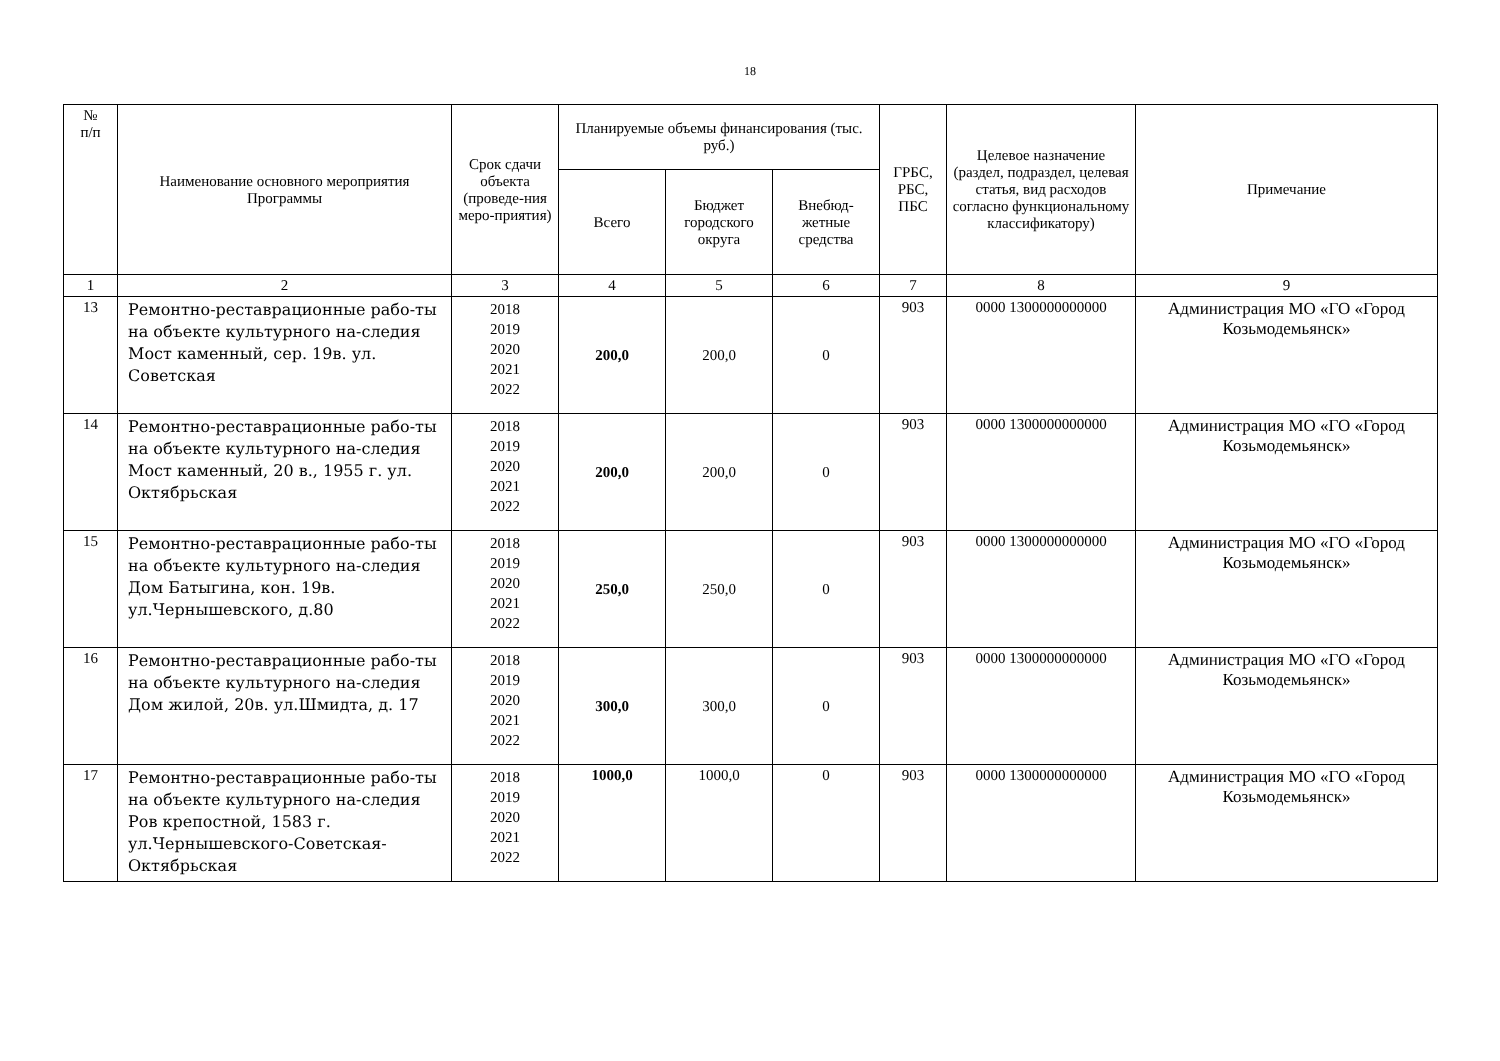18
| № п/п | Наименование основного мероприятия Программы | Срок сдачи объекта (проведе-ния меро-приятия) | Планируемые объемы финансирования (тыс. руб.) | | | ГРБС, РБС, ПБС | Целевое назначение (раздел, подраздел, целевая статья, вид расходов согласно функциональному классификатору) | Примечание |
| --- | --- | --- | --- | --- | --- | --- | --- | --- |
| | | | Всего | Бюджет городского округа | Внебюд-жетные средства | | | |
| 1 | 2 | 3 | 4 | 5 | 6 | 7 | 8 | 9 |
| 13 | Ремонтно-реставрационные рабо-ты на объекте культурного на-следия Мост каменный, сер. 19в. ул. Советская | 2018 2019 2020 2021 2022 | 200,0 | 200,0 | 0 | 903 | 0000 1300000000000 | Администрация МО «ГО «Город Козьмодемьянск» |
| 14 | Ремонтно-реставрационные рабо-ты на объекте культурного на-следия Мост каменный, 20 в., 1955 г. ул. Октябрьская | 2018 2019 2020 2021 2022 | 200,0 | 200,0 | 0 | 903 | 0000 1300000000000 | Администрация МО «ГО «Город Козьмодемьянск» |
| 15 | Ремонтно-реставрационные рабо-ты на объекте культурного на-следия Дом Батыгина, кон. 19в. ул.Чернышевского, д.80 | 2018 2019 2020 2021 2022 | 250,0 | 250,0 | 0 | 903 | 0000 1300000000000 | Администрация МО «ГО «Город Козьмодемьянск» |
| 16 | Ремонтно-реставрационные рабо-ты на объекте культурного на-следия Дом жилой, 20в. ул.Шмидта, д. 17 | 2018 2019 2020 2021 2022 | 300,0 | 300,0 | 0 | 903 | 0000 1300000000000 | Администрация МО «ГО «Город Козьмодемьянск» |
| 17 | Ремонтно-реставрационные рабо-ты на объекте культурного на-следия Ров крепостной, 1583 г. ул.Чернышевского-Советская-Октябрьская | 2018 2019 2020 2021 2022 | 1000,0 | 1000,0 | 0 | 903 | 0000 1300000000000 | Администрация МО «ГО «Город Козьмодемьянск» |